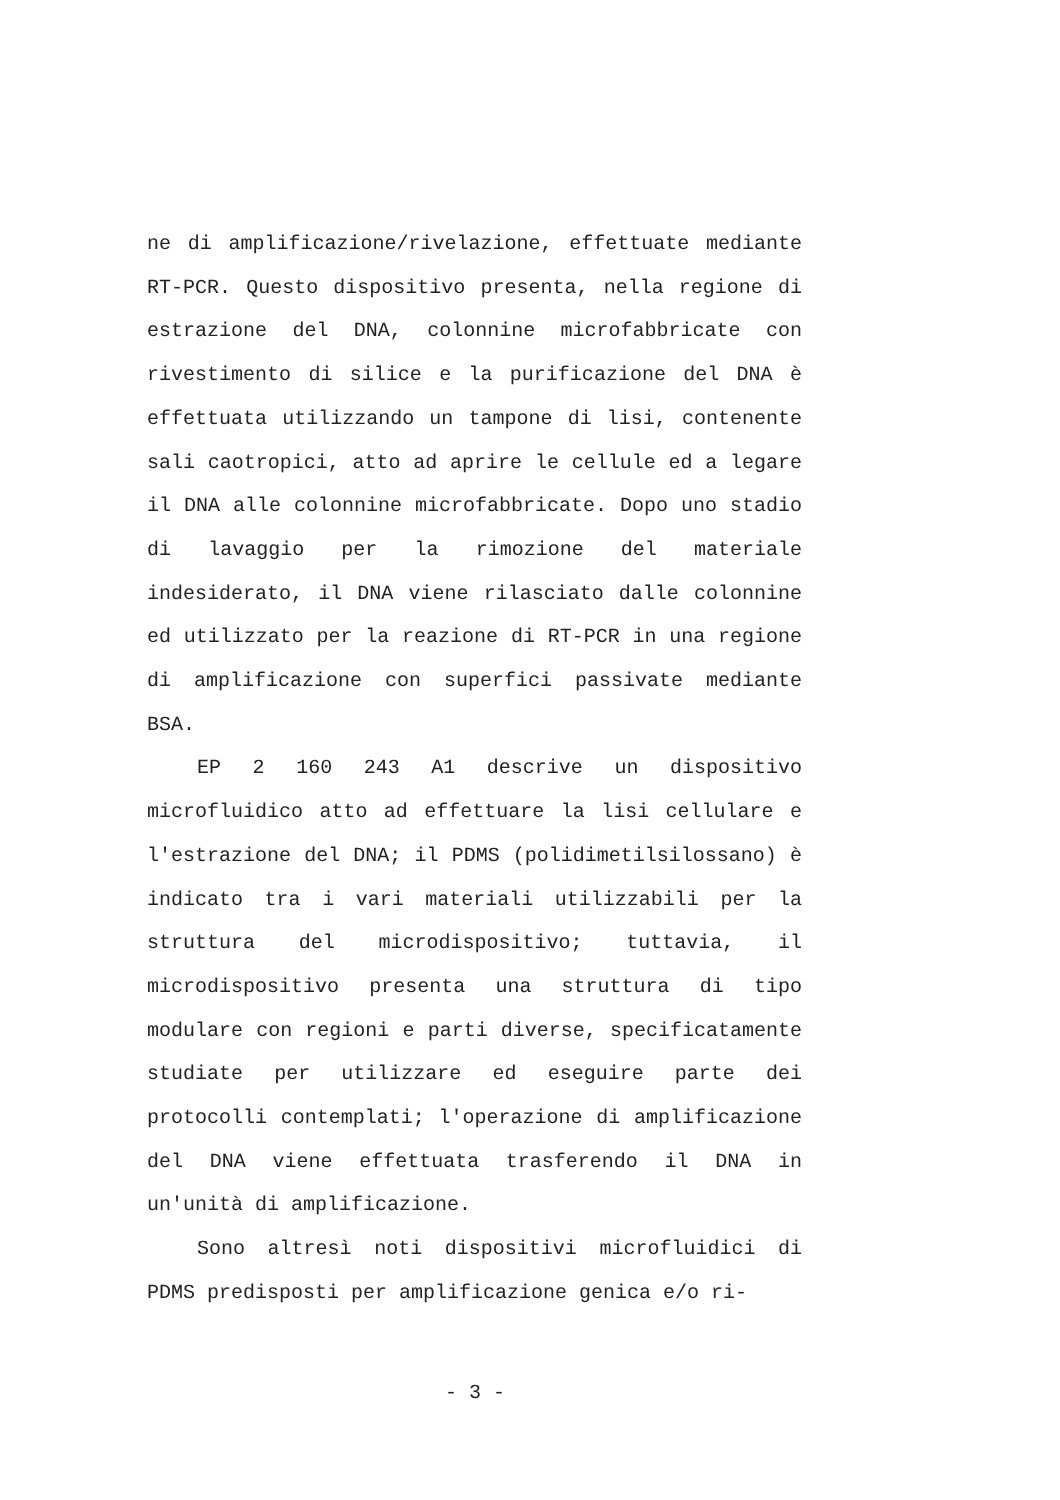ne di amplificazione/rivelazione, effettuate mediante RT-PCR. Questo dispositivo presenta, nella regione di estrazione del DNA, colonnine microfabbricate con rivestimento di silice e la purificazione del DNA è effettuata utilizzando un tampone di lisi, contenente sali caotropici, atto ad aprire le cellule ed a legare il DNA alle colonnine microfabbricate. Dopo uno stadio di lavaggio per la rimozione del materiale indesiderato, il DNA viene rilasciato dalle colonnine ed utilizzato per la reazione di RT-PCR in una regione di amplificazione con superfici passivate mediante BSA.
EP 2 160 243 A1 descrive un dispositivo microfluidico atto ad effettuare la lisi cellulare e l'estrazione del DNA; il PDMS (polidimetilsilossano) è indicato tra i vari materiali utilizzabili per la struttura del microdispositivo; tuttavia, il microdispositivo presenta una struttura di tipo modulare con regioni e parti diverse, specificatamente studiate per utilizzare ed eseguire parte dei protocolli contemplati; l'operazione di amplificazione del DNA viene effettuata trasferendo il DNA in un'unità di amplificazione.
Sono altresì noti dispositivi microfluidici di PDMS predisposti per amplificazione genica e/o ri-
- 3 -